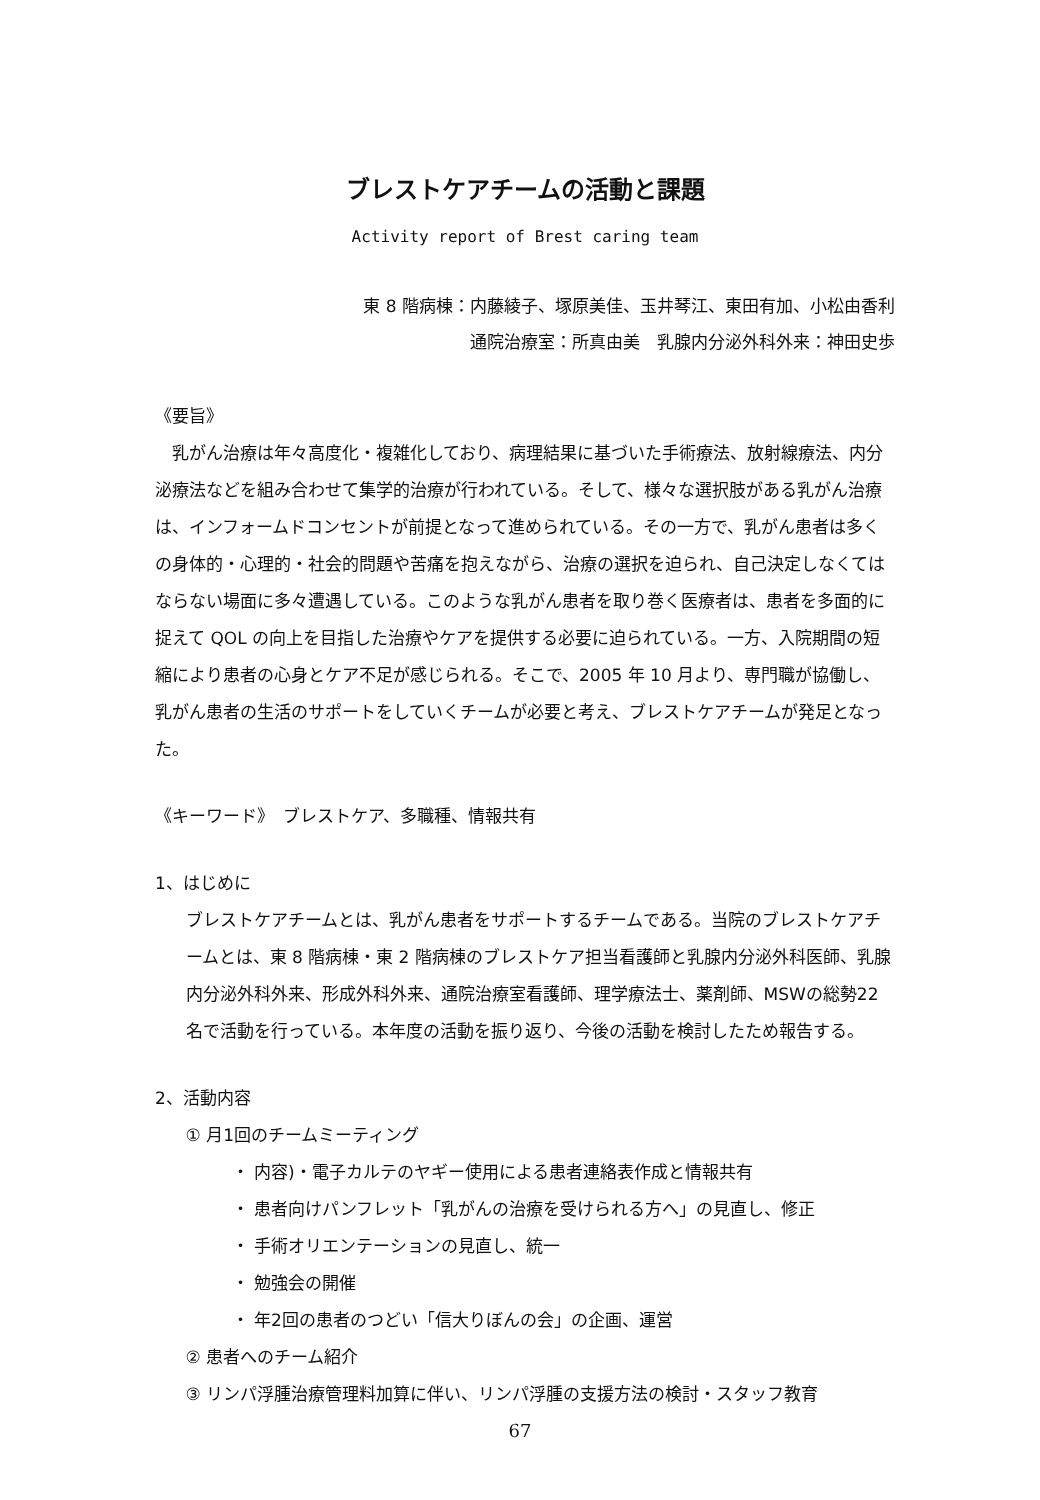ブレストケアチームの活動と課題
Activity report of Brest caring team
東 8 階病棟：内藤綾子、塚原美佳、玉井琴江、東田有加、小松由香利
通院治療室：所真由美　乳腺内分泌外科外来：神田史歩
《要旨》
乳がん治療は年々高度化・複雑化しており、病理結果に基づいた手術療法、放射線療法、内分泌療法などを組み合わせて集学的治療が行われている。そして、様々な選択肢がある乳がん治療は、インフォームドコンセントが前提となって進められている。その一方で、乳がん患者は多くの身体的・心理的・社会的問題や苦痛を抱えながら、治療の選択を迫られ、自己決定しなくてはならない場面に多々遭遇している。このような乳がん患者を取り巻く医療者は、患者を多面的に捉えて QOL の向上を目指した治療やケアを提供する必要に迫られている。一方、入院期間の短縮により患者の心身とケア不足が感じられる。そこで、2005 年 10 月より、専門職が協働し、乳がん患者の生活のサポートをしていくチームが必要と考え、ブレストケアチームが発足となった。
《キーワード》　ブレストケア、多職種、情報共有
1、はじめに
ブレストケアチームとは、乳がん患者をサポートするチームである。当院のブレストケアチームとは、東 8 階病棟・東 2 階病棟のブレストケア担当看護師と乳腺内分泌外科医師、乳腺内分泌外科外来、形成外科外来、通院治療室看護師、理学療法士、薬剤師、MSWの総勢22名で活動を行っている。本年度の活動を振り返り、今後の活動を検討したため報告する。
2、活動内容
① 月1回のチームミーティング
・ 内容)・電子カルテのヤギー使用による患者連絡表作成と情報共有
・ 患者向けパンフレット「乳がんの治療を受けられる方へ」の見直し、修正
・ 手術オリエンテーションの見直し、統一
・ 勉強会の開催
・ 年2回の患者のつどい「信大りぼんの会」の企画、運営
② 患者へのチーム紹介
③ リンパ浮腫治療管理料加算に伴い、リンパ浮腫の支援方法の検討・スタッフ教育
67